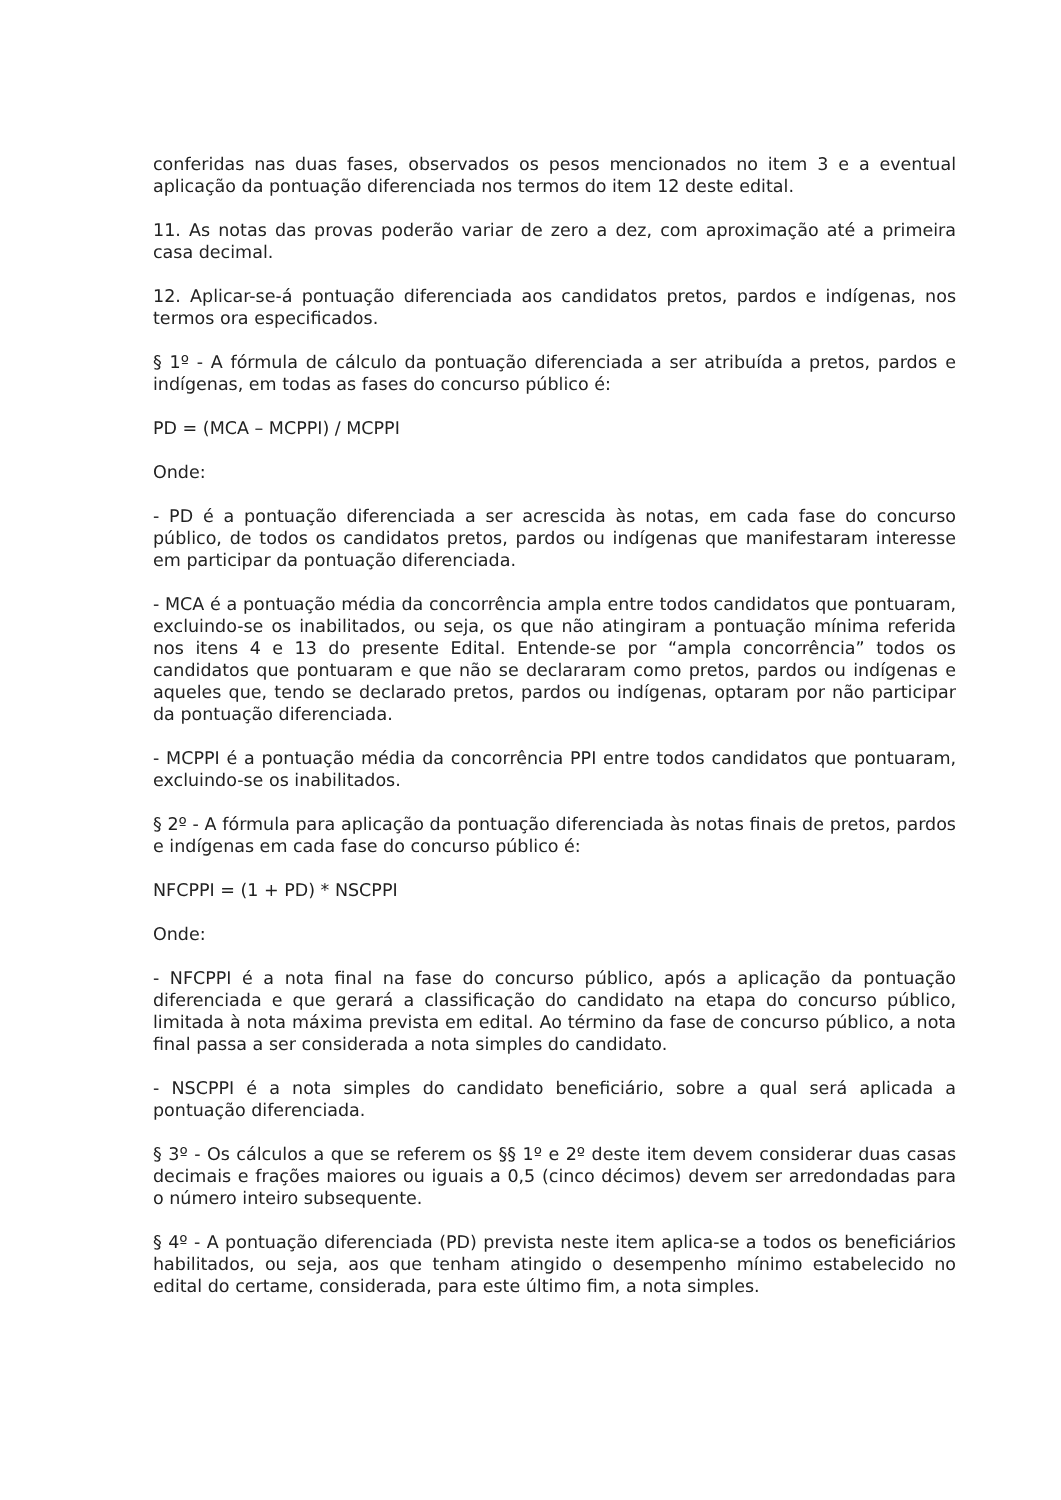conferidas nas duas fases, observados os pesos mencionados no item 3 e a eventual aplicação da pontuação diferenciada nos termos do item 12 deste edital.
11. As notas das provas poderão variar de zero a dez, com aproximação até a primeira casa decimal.
12. Aplicar-se-á pontuação diferenciada aos candidatos pretos, pardos e indígenas, nos termos ora especificados.
§ 1º - A fórmula de cálculo da pontuação diferenciada a ser atribuída a pretos, pardos e indígenas, em todas as fases do concurso público é:
PD = (MCA – MCPPI) / MCPPI
Onde:
- PD é a pontuação diferenciada a ser acrescida às notas, em cada fase do concurso público, de todos os candidatos pretos, pardos ou indígenas que manifestaram interesse em participar da pontuação diferenciada.
- MCA é a pontuação média da concorrência ampla entre todos candidatos que pontuaram, excluindo-se os inabilitados, ou seja, os que não atingiram a pontuação mínima referida nos itens 4 e 13 do presente Edital. Entende-se por “ampla concorrência” todos os candidatos que pontuaram e que não se declararam como pretos, pardos ou indígenas e aqueles que, tendo se declarado pretos, pardos ou indígenas, optaram por não participar da pontuação diferenciada.
- MCPPI é a pontuação média da concorrência PPI entre todos candidatos que pontuaram, excluindo-se os inabilitados.
§ 2º - A fórmula para aplicação da pontuação diferenciada às notas finais de pretos, pardos e indígenas em cada fase do concurso público é:
NFCPPI = (1 + PD) * NSCPPI
Onde:
- NFCPPI é a nota final na fase do concurso público, após a aplicação da pontuação diferenciada e que gerará a classificação do candidato na etapa do concurso público, limitada à nota máxima prevista em edital. Ao término da fase de concurso público, a nota final passa a ser considerada a nota simples do candidato.
- NSCPPI é a nota simples do candidato beneficiário, sobre a qual será aplicada a pontuação diferenciada.
§ 3º - Os cálculos a que se referem os §§ 1º e 2º deste item devem considerar duas casas decimais e frações maiores ou iguais a 0,5 (cinco décimos) devem ser arredondadas para o número inteiro subsequente.
§ 4º - A pontuação diferenciada (PD) prevista neste item aplica-se a todos os beneficiários habilitados, ou seja, aos que tenham atingido o desempenho mínimo estabelecido no edital do certame, considerada, para este último fim, a nota simples.